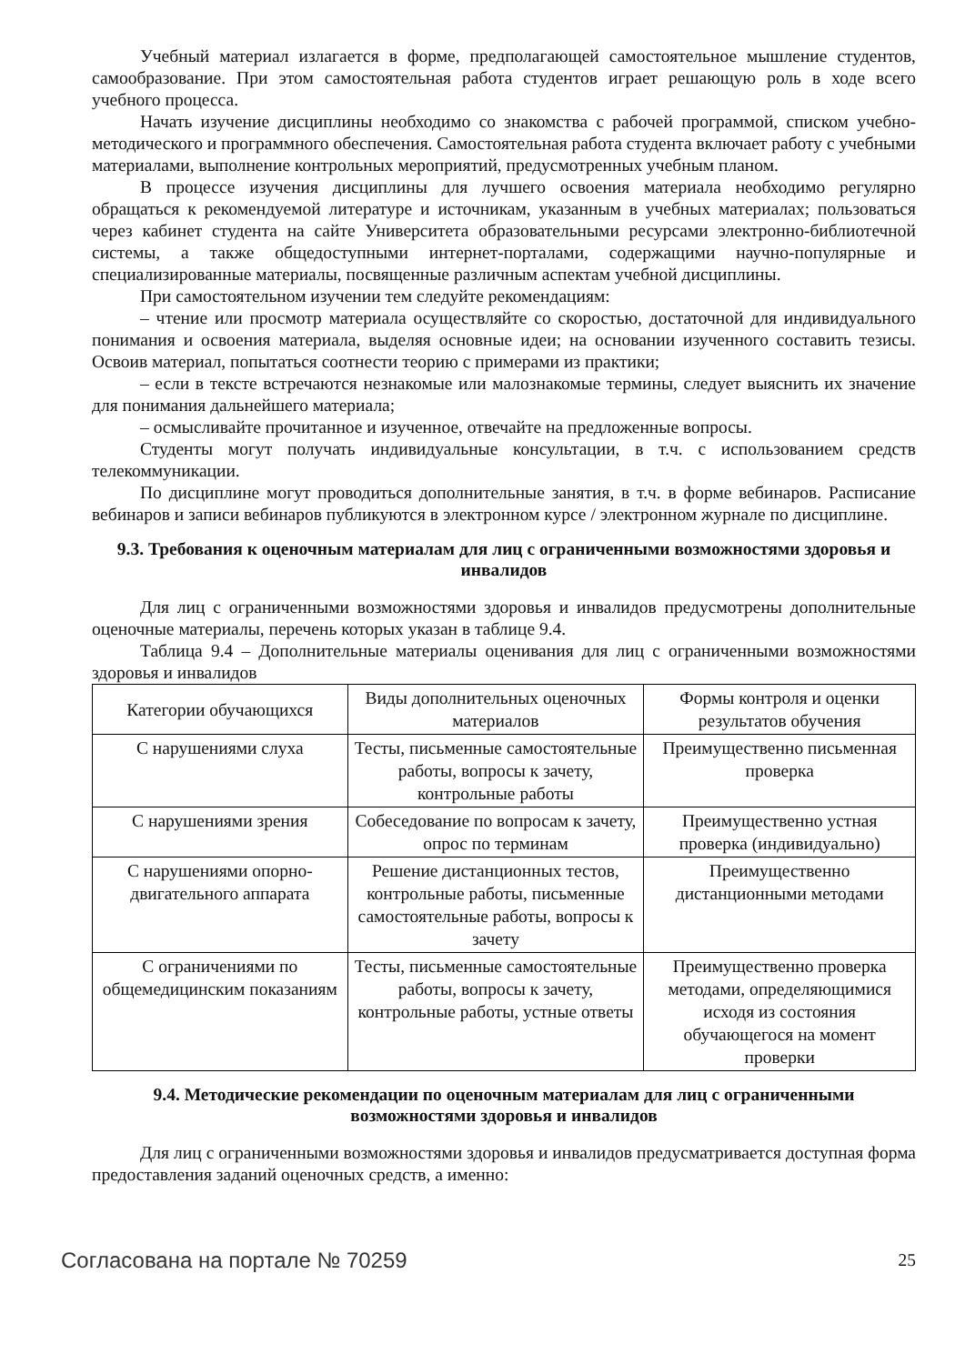Учебный материал излагается в форме, предполагающей самостоятельное мышление студентов, самообразование. При этом самостоятельная работа студентов играет решающую роль в ходе всего учебного процесса.
Начать изучение дисциплины необходимо со знакомства с рабочей программой, списком учебно-методического и программного обеспечения. Самостоятельная работа студента включает работу с учебными материалами, выполнение контрольных мероприятий, предусмотренных учебным планом.
В процессе изучения дисциплины для лучшего освоения материала необходимо регулярно обращаться к рекомендуемой литературе и источникам, указанным в учебных материалах; пользоваться через кабинет студента на сайте Университета образовательными ресурсами электронно-библиотечной системы, а также общедоступными интернет-порталами, содержащими научно-популярные и специализированные материалы, посвященные различным аспектам учебной дисциплины.
При самостоятельном изучении тем следуйте рекомендациям:
– чтение или просмотр материала осуществляйте со скоростью, достаточной для индивидуального понимания и освоения материала, выделяя основные идеи; на основании изученного составить тезисы. Освоив материал, попытаться соотнести теорию с примерами из практики;
– если в тексте встречаются незнакомые или малознакомые термины, следует выяснить их значение для понимания дальнейшего материала;
– осмысливайте прочитанное и изученное, отвечайте на предложенные вопросы.
Студенты могут получать индивидуальные консультации, в т.ч. с использованием средств телекоммуникации.
По дисциплине могут проводиться дополнительные занятия, в т.ч. в форме вебинаров. Расписание вебинаров и записи вебинаров публикуются в электронном курсе / электронном журнале по дисциплине.
9.3. Требования к оценочным материалам для лиц с ограниченными возможностями здоровья и инвалидов
Для лиц с ограниченными возможностями здоровья и инвалидов предусмотрены дополнительные оценочные материалы, перечень которых указан в таблице 9.4.
Таблица 9.4 – Дополнительные материалы оценивания для лиц с ограниченными возможностями здоровья и инвалидов
| Категории обучающихся | Виды дополнительных оценочных материалов | Формы контроля и оценки результатов обучения |
| С нарушениями слуха | Тесты, письменные самостоятельные работы, вопросы к зачету, контрольные работы | Преимущественно письменная проверка |
| С нарушениями зрения | Собеседование по вопросам к зачету, опрос по терминам | Преимущественно устная проверка (индивидуально) |
| С нарушениями опорно-двигательного аппарата | Решение дистанционных тестов, контрольные работы, письменные самостоятельные работы, вопросы к зачету | Преимущественно дистанционными методами |
| С ограничениями по общемедицинским показаниям | Тесты, письменные самостоятельные работы, вопросы к зачету, контрольные работы, устные ответы | Преимущественно проверка методами, определяющимися исходя из состояния обучающегося на момент проверки |
9.4. Методические рекомендации по оценочным материалам для лиц с ограниченными возможностями здоровья и инвалидов
Для лиц с ограниченными возможностями здоровья и инвалидов предусматривается доступная форма предоставления заданий оценочных средств, а именно:
Согласована на портале № 70259 25